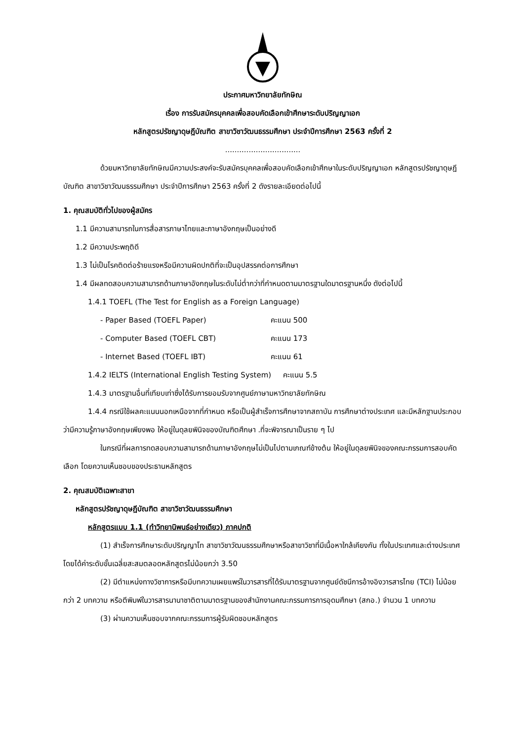ประกาศมหาวิทยาลัยทักษิณ
เรื่อง การรับสมัครบุคคลเพื่อสอบคัดเลือกเข้าศึกษาระดับปริญญาเอก
หลักสูตรปรัชญาดุษฎีบัณฑิต สาขาวิชาวัฒนธรรมศึกษา ประจำปีการศึกษา 2563 ครั้งที่ 2
................................
ด้วยมหาวิทยาลัยทักษิณมีความประสงค์จะรับสมัครบุคคลเพื่อสอบคัดเลือกเข้าศึกษาในระดับปริญญาเอก หลักสูตรปรัชญาดุษฎีบัณฑิต สาขาวิชาวัฒนธรรมศึกษา ประจำปีการศึกษา 2563 ครั้งที่ 2 ดังรายละเอียดต่อไปนี้
1. คุณสมบัติทั่วไปของผู้สมัคร
1.1 มีความสามารถในการสื่อสารภาษาไทยและภาษาอังกฤษเป็นอย่างดี
1.2 มีความประพฤติดี
1.3 ไม่เป็นโรคติดต่อร้ายแรงหรือมีความผิดปกติที่จะเป็นอุปสรรคต่อการศึกษา
1.4 มีผลทดสอบความสามารถด้านภาษาอังกฤษในระดับไม่ต่ำกว่าที่กำหนดตามมาตรฐานใดมาตรฐานหนึ่ง ดังต่อไปนี้
1.4.1 TOEFL (The Test for English as a Foreign Language)
- Paper Based (TOEFL Paper) คะแนน 500
- Computer Based (TOEFL CBT) คะแนน 173
- Internet Based (TOEFL IBT) คะแนน 61
1.4.2 IELTS (International English Testing System) คะแนน 5.5
1.4.3 มาตรฐานอื่นที่เทียบเท่าซึ่งได้รับการยอมรับจากศูนย์ภาษามหาวิทยาลัยทักษิณ
1.4.4 กรณีใช้ผลคะแนนนอกเหนือจากที่กำหนด หรือเป็นผู้สำเร็จการศึกษาจากสถาบัน การศึกษาต่างประเทศ และมีหลักฐานประกอบว่ามีความรู้ภาษาอังกฤษเพียงพอ ให้อยู่ในดุลยพินิจของบัณฑิตศึกษา .ที่จะพิจารณาเป็นราย ๆ ไป
ในกรณีที่ผลการทดสอบความสามารถด้านภาษาอังกฤษไม่เป็นไปตามเกณฑ์ข้างต้น ให้อยู่ในดุลยพินิจของคณะกรรมการสอบคัดเลือก โดยความเห็นชอบของประธานหลักสูตร
2. คุณสมบัติเฉพาะสาขา
หลักสูตรปรัชญาดุษฎีบัณฑิต สาขาวิชาวัฒนธรรมศึกษา
หลักสูตรแบบ 1.1 (ทำวิทยานิพนธ์อย่างเดียว) ภาคปกติ
(1) สำเร็จการศึกษาระดับปริญญาโท สาขาวิชาวัฒนธรรมศึกษาหรือสาขาวิชาที่มีเนื้อหาใกล้เคียงกัน ทั้งในประเทศและต่างประเทศ โดยได้ค่าระดับขั้นเฉลี่ยสะสมตลอดหลักสูตรไม่น้อยกว่า 3.50
(2) มีตำแหน่งทางวิชาการหรือมีบทความเผยแพร่ในวารสารที่ได้รับมาตรฐานจากศูนย์ดัชนีการอ้างอิงวารสารไทย (TCI) ไม่น้อยกว่า 2 บทความ หรือตีพิมพ์ในวารสารนานาชาติตามมาตรฐานของสำนักงานคณะกรรมการการอุดมศึกษา (สกอ.) จำนวน 1 บทความ
(3) ผ่านความเห็นชอบจากคณะกรรมการผู้รับผิดชอบหลักสูตร